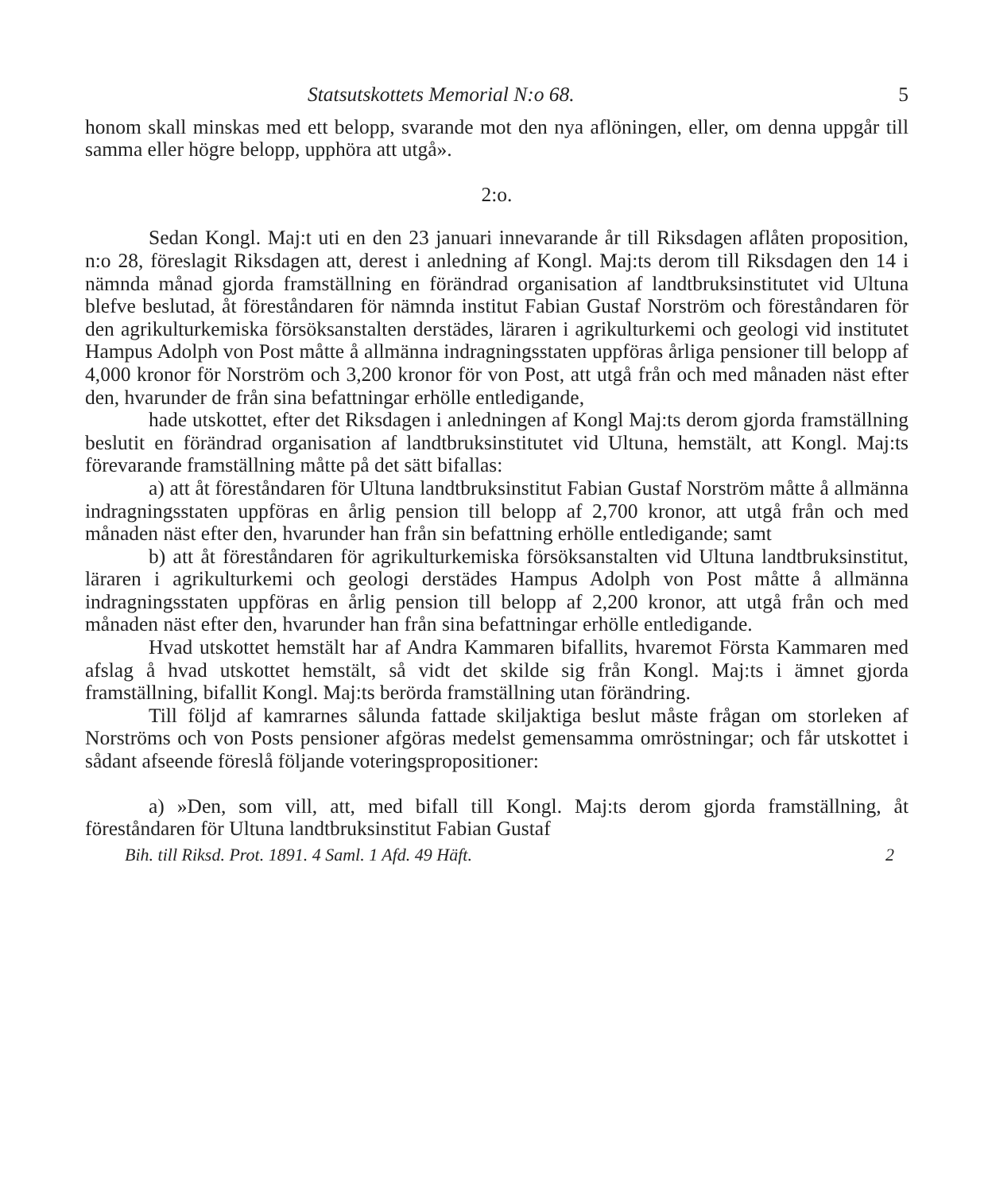Statsutskottets Memorial N:o 68. 5
honom skall minskas med ett belopp, svarande mot den nya aflöningen, eller, om denna uppgår till samma eller högre belopp, upphöra att utgå».
2:o.
Sedan Kongl. Maj:t uti en den 23 januari innevarande år till Riksdagen aflåten proposition, n:o 28, föreslagit Riksdagen att, derest i anledning af Kongl. Maj:ts derom till Riksdagen den 14 i nämnda månad gjorda framställning en förändrad organisation af landtbruksinstitutet vid Ultuna blefve beslutad, åt föreståndaren för nämnda institut Fabian Gustaf Norström och föreståndaren för den agrikulturkemiska försöksanstalten derstädes, läraren i agrikulturkemi och geologi vid institutet Hampus Adolph von Post måtte å allmänna indragningsstaten uppföras årliga pensioner till belopp af 4,000 kronor för Norström och 3,200 kronor för von Post, att utgå från och med månaden näst efter den, hvarunder de från sina befattningar erhölle entledigande,
hade utskottet, efter det Riksdagen i anledningen af Kongl Maj:ts derom gjorda framställning beslutit en förändrad organisation af landtbruksinstitutet vid Ultuna, hemstält, att Kongl. Maj:ts förevarande framställning måtte på det sätt bifallas:
a) att åt föreståndaren för Ultuna landtbruksinstitut Fabian Gustaf Norström måtte å allmänna indragningsstaten uppföras en årlig pension till belopp af 2,700 kronor, att utgå från och med månaden näst efter den, hvarunder han från sin befattning erhölle entledigande; samt
b) att åt föreståndaren för agrikulturkemiska försöksanstalten vid Ultuna landtbruksinstitut, läraren i agrikulturkemi och geologi derstädes Hampus Adolph von Post måtte å allmänna indragningsstaten uppföras en årlig pension till belopp af 2,200 kronor, att utgå från och med månaden näst efter den, hvarunder han från sina befattningar erhölle entledigande.
Hvad utskottet hemstält har af Andra Kammaren bifallits, hvaremot Första Kammaren med afslag å hvad utskottet hemstält, så vidt det skilde sig från Kongl. Maj:ts i ämnet gjorda framställning, bifallit Kongl. Maj:ts berörda framställning utan förändring.
Till följd af kamrarnes sålunda fattade skiljaktiga beslut måste frågan om storleken af Norströms och von Posts pensioner afgöras medelst gemensamma omröstningar; och får utskottet i sådant afseende föreslå följande voteringspropositioner:
a) »Den, som vill, att, med bifall till Kongl. Maj:ts derom gjorda framställning, åt föreståndaren för Ultuna landtbruksinstitut Fabian Gustaf
Bih. till Riksd. Prot. 1891. 4 Saml. 1 Afd. 49 Häft. 2